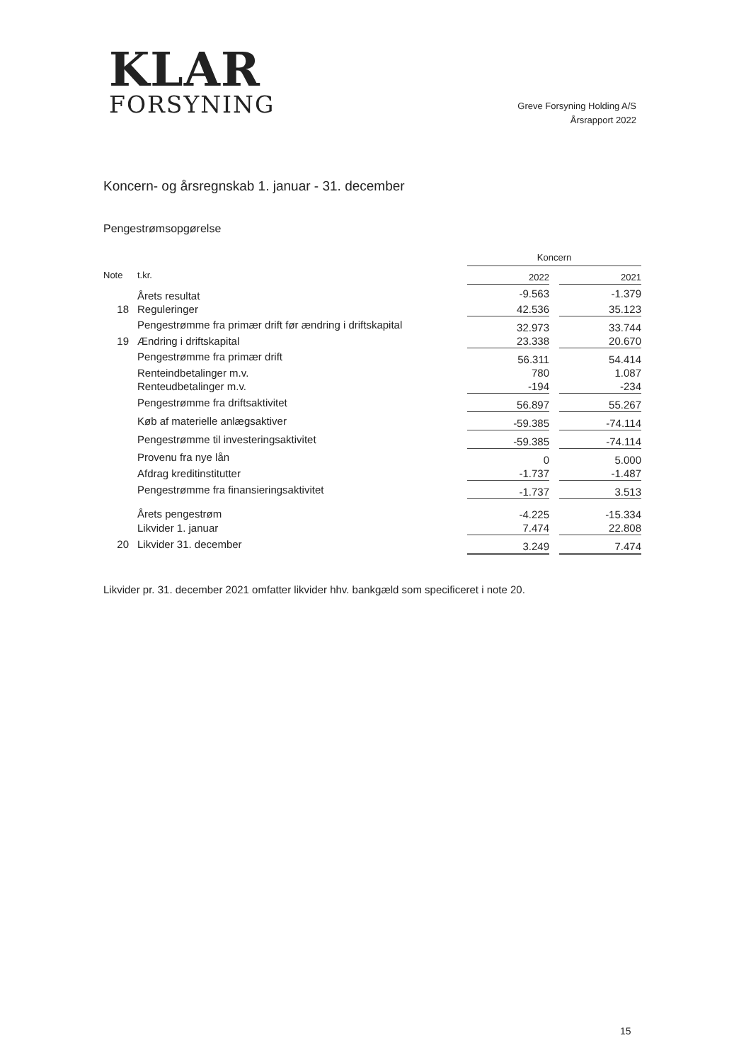KLAR
FORSYNING
Greve Forsyning Holding A/S
Årsrapport 2022
Koncern- og årsregnskab 1. januar - 31. december
Pengestrømsopgørelse
| | | Koncern | | |
| Note | t.kr. | 2022 | | 2021 |
| | Årets resultat | -9.563 | | -1.379 |
| 18 | Reguleringer | 42.536 | | 35.123 |
| | Pengestrømme fra primær drift før ændring i driftskapital | 32.973 | | 33.744 |
| 19 | Ændring i driftskapital | 23.338 | | 20.670 |
| | Pengestrømme fra primær drift | 56.311 | | 54.414 |
| | Renteindbetalinger m.v. | 780 | | 1.087 |
| | Renteudbetalinger m.v. | -194 | | -234 |
| | Pengestrømme fra driftsaktivitet | 56.897 | | 55.267 |
| | Køb af materielle anlægsaktiver | -59.385 | | -74.114 |
| | Pengestrømme til investeringsaktivitet | -59.385 | | -74.114 |
| | Provenu fra nye lån | 0 | | 5.000 |
| | Afdrag kreditinstitutter | -1.737 | | -1.487 |
| | Pengestrømme fra finansieringsaktivitet | -1.737 | | 3.513 |
| | Årets pengestrøm | -4.225 | | -15.334 |
| | Likvider 1. januar | 7.474 | | 22.808 |
| 20 | Likvider 31. december | 3.249 | | 7.474 |
Likvider pr. 31. december 2021 omfatter likvider hhv. bankgæld som specificeret i note 20.
15